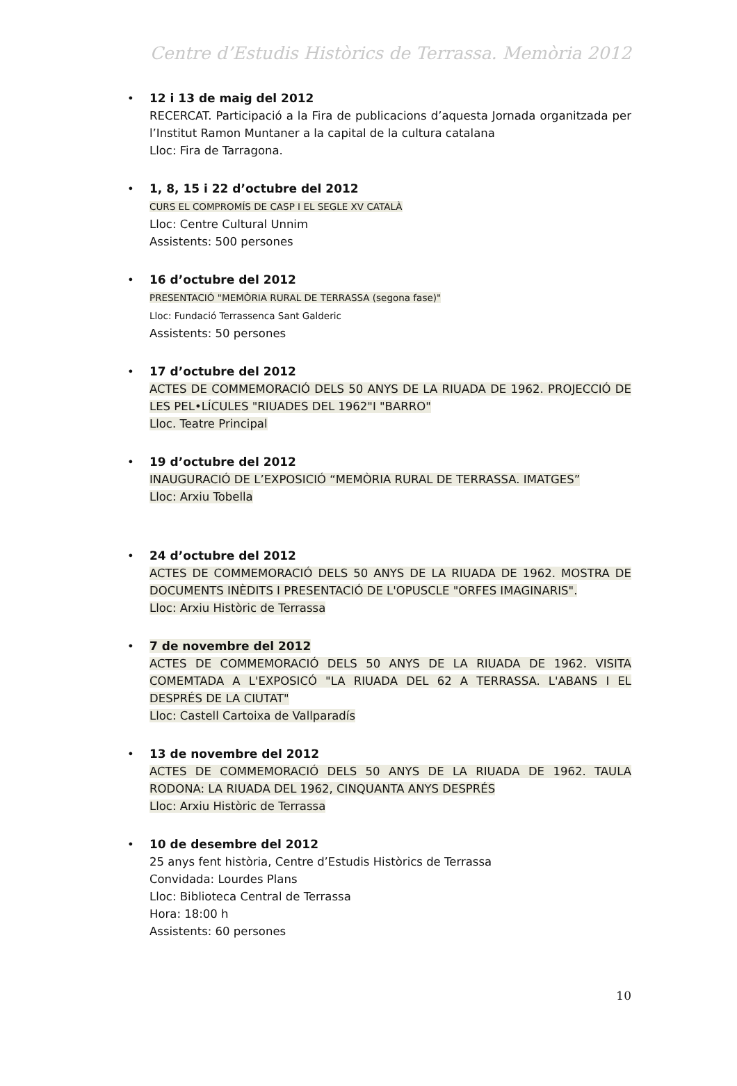Centre d’Estudis Històrics de Terrassa. Memòria 2012
12 i 13 de maig del 2012
RECERCAT. Participació a la Fira de publicacions d’aquesta Jornada organitzada per l’Institut Ramon Muntaner a la capital de la cultura catalana
Lloc: Fira de Tarragona.
1, 8, 15 i 22 d’octubre del 2012
CURS EL COMPROMÍS DE CASP I EL SEGLE XV CATALÀ
Lloc: Centre Cultural Unnim
Assistents: 500 persones
16 d’octubre del 2012
PRESENTACIÓ "MEMÒRIA RURAL DE TERRASSA (segona fase)"
Lloc: Fundació Terrassenca Sant Galderic
Assistents: 50 persones
17 d’octubre del 2012
ACTES DE COMMEMORACIÓ DELS 50 ANYS DE LA RIUADA DE 1962. PROJECCIÓ DE LES PEL•LÍCULES "RIUADES DEL 1962"I "BARRO"
Lloc. Teatre Principal
19 d’octubre del 2012
INAUGURACIÓ DE L’EXPOSICIÓ “MEMÒRIA RURAL DE TERRASSA. IMATGES”
Lloc: Arxiu Tobella
24 d’octubre del 2012
ACTES DE COMMEMORACIÓ DELS 50 ANYS DE LA RIUADA DE 1962. MOSTRA DE DOCUMENTS INÈDITS I PRESENTACIÓ DE L'OPUSCLE "ORFES IMAGINARIS".
Lloc: Arxiu Històric de Terrassa
7 de novembre del 2012
ACTES DE COMMEMORACIÓ DELS 50 ANYS DE LA RIUADA DE 1962. VISITA COMEMTADA A L'EXPOSICÓ "LA RIUADA DEL 62 A TERRASSA. L'ABANS I EL DESPRÉS DE LA CIUTAT"
Lloc: Castell Cartoixa de Vallparadís
13 de novembre del 2012
ACTES DE COMMEMORACIÓ DELS 50 ANYS DE LA RIUADA DE 1962. TAULA RODONA: LA RIUADA DEL 1962, CINQUANTA ANYS DESPRÉS
Lloc: Arxiu Històric de Terrassa
10 de desembre del 2012
25 anys fent història, Centre d’Estudis Històrics de Terrassa
Convidada: Lourdes Plans
Lloc: Biblioteca Central de Terrassa
Hora: 18:00 h
Assistents: 60 persones
10